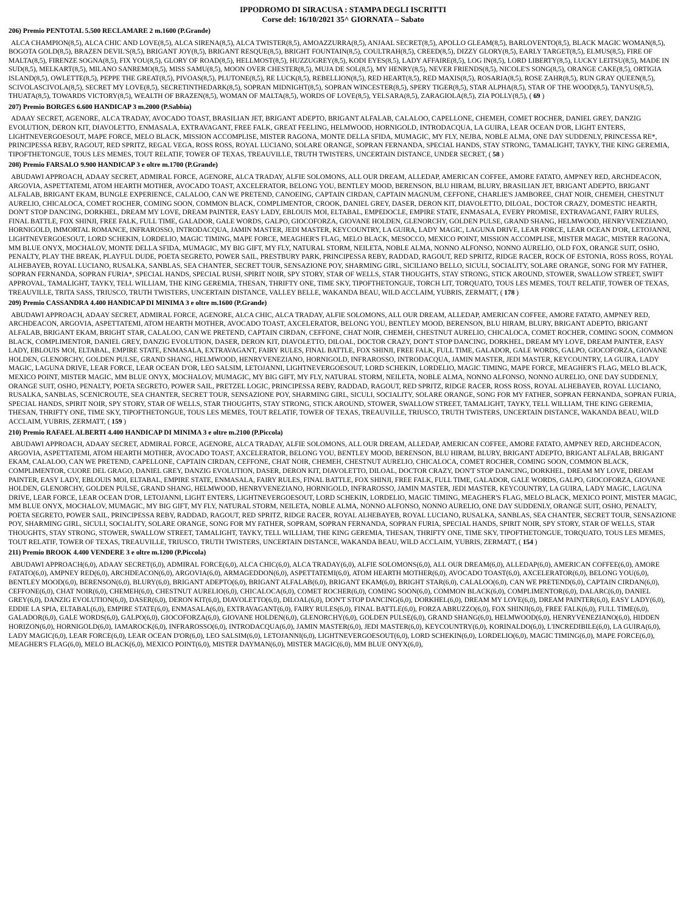IPPODROMO DI SIRACUSA : STAMPA DEGLI ISCRITTI
Corse del: 16/10/2021 35^ GIORNATA – Sabato
206) Premio PENTOTAL 5.500 RECLAMARE 2 m.1600 (P.Grande)
ALCA CHAMPION(8,5), ALCA CHIC AND LOVE(8,5), ALCA SIRENA(8,5), ALCA TWISTER(8,5), AMOAZZURRA(8,5), ANJAAL SECRET(8,5), APOLLO GLEAM(8,5), BARLOVENTO(8,5), BLACK MAGIC WOMAN(8,5), BOGOTA GOLD(8,5), BRAZEN DEVIL'S(8,5), BRIGANT JOY(8,5), BRIGANT RESQUE(8,5), BRIGHT FOUNTAIN(8,5), COULTRAH(8,5), CREED(8,5), DIZZY GLORY(8,5), EARLY TARGET(8,5), ELMUS(8,5), FIRE OF MALTA(8,5), FIRENZE SOGNA(8,5), FIX YOU(8,5), GLORY OF ROAD(8,5), HELLMOST(8,5), HUZZUGREY(8,5), KODI EYES(8,5), LADY AFFAIRE(8,5), LOG IN(8,5), LORD LIBERTY(8,5), LUCKY LEITSU(8,5), MADE IN SUD(8,5), MELKART(8,5), MILANO SANREMO(8,5), MISS SAMU(8,5), MOON OVER CHESTER(8,5), MUJA DE SOL(8,5), MY HENRY(8,5), NEVER FRIENDS(8,5), NICOLE'S SONG(8,5), ORANGE CAKE(8,5), ORTIGIA ISLAND(8,5), OWLETTE(8,5), PEPPE THE GREAT(8,5), PIVOAS(8,5), PLUTONE(8,5), RE LUCK(8,5), REBELLION(8,5), RED HEART(8,5), RED MAXIS(8,5), ROSARIA(8,5), ROSE ZAHR(8,5), RUN GRAY QUEEN(8,5), SCIVOLASCIVOLA(8,5), SECRET MY LOVE(8,5), SECRETINTHEDARK(8,5), SOPRAN MIDNIGHT(8,5), SOPRAN WINCESTER(8,5), SPERY TIGER(8,5), STAR ALPHA(8,5), STAR OF THE WOOD(8,5), TANYUS(8,5), THUATA(8,5), TOWARDS VICTORY(8,5), WEALTH OF BRAZEN(8,5), WOMAN OF MALTA(8,5), WORDS OF LOVE(8,5), YELSARA(8,5), ZARAGIOLA(8,5), ZIA POLLY(8,5), ( 69 )
207) Premio BORGES 6.600 HANDICAP 3 m.2000 (P.Sabbia)
ADAAY SECRET, AGENORE, ALCA TRADAY, AVOCADO TOAST, BRASILIAN JET, BRIGANT ADEPTO, BRIGANT ALFALAB, CALALOO, CAPELLONE, CHEMEH, COMET ROCHER, DANIEL GREY, DANZIG EVOLUTION, DERON KIT, DIAVOLETTO, ENMASALA, EXTRAVAGANT, FREE FALK, GREAT FEELING, HELMWOOD, HORNIGOLD, INTRODACQUA, LA GUIRA, LEAR OCEAN D'OR, LIGHT ENTERS, LIGHTNEVERGOESOUT, MAPE FORCE, MELO BLACK, MISSION ACCOMPLISE, MISTER RAGONA, MONTE DELLA SFIDA, MUMAGIC, MY FLY, NEJBA, NOBLE ALMA, ONE DAY SUDDENLY, PRINCESSA RE*, PRINCIPESSA REBY, RAGOUT, RED SPRITZ, REGAL VEGA, ROSS ROSS, ROYAL LUCIANO, SOLARE ORANGE, SOPRAN FERNANDA, SPECIAL HANDS, STAY STRONG, TAMALIGHT, TAYKY, THE KING GEREMIA, TIPOFTHETONGUE, TOUS LES MEMES, TOUT RELATIF, TOWER OF TEXAS, TREAUVILLE, TRUTH TWISTERS, UNCERTAIN DISTANCE, UNDER SECRET, ( 58 )
208) Premio FARSALO 9.900 HANDICAP 3 e oltre m.1700 (P.Grande)
ABUDAWI APPROACH, ADAAY SECRET, ADMIRAL FORCE, AGENORE, ALCA TRADAY, ALFIE SOLOMONS, ALL OUR DREAM, ALLEDAP, AMERICAN COFFEE, AMORE FATATO, AMPNEY RED, ARCHDEACON, ARGOVIA, ASPETTATEMI, ATOM HEARTH MOTHER, AVOCADO TOAST, AXCELERATOR, BELONG YOU, BENTLEY MOOD, BERENSON, BLU HIRAM, BLURY, BRASILIAN JET, BRIGANT ADEPTO, BRIGANT ALFALAB, BRIGANT EKAM, BUNGLE EXPERIENCE, CALALOO, CAN WE PRETEND, CANOEING, CAPTAIN CIRDAN, CAPTAIN MAGNUM, CEFFONE, CHARLIE'S JAMBOREE, CHAT NOIR, CHEMEH, CHESTNUT AURELIO, CHICALOCA, COMET ROCHER, COMING SOON, COMMON BLACK, COMPLIMENTOR, CROOK, DANIEL GREY, DASER, DERON KIT, DIAVOLETTO, DILOAL, DOCTOR CRAZY, DOMESTIC HEARTH, DON'T STOP DANCING, DORKHEL, DREAM MY LOVE, DREAM PAINTER, EASY LADY, EBLOUIS MOI, ELTABAL, EMPEDOCLE, EMPIRE STATE, ENMASALA, EVERY PROMISE, EXTRAVAGANT, FAIRY RULES, FINAL BATTLE, FOX SHINJI, FREE FALK, FULL TIME, GALADOR, GALE WORDS, GALPO, GIOCOFORZA, GIOVANE HOLDEN, GLENORCHY, GOLDEN PULSE, GRAND SHANG, HELMWOOD, HENRYVENEZIANO, HORNIGOLD, IMMORTAL ROMANCE, INFRAROSSO, INTRODACQUA, JAMIN MASTER, JEDI MASTER, KEYCOUNTRY, LA GUIRA, LADY MAGIC, LAGUNA DRIVE, LEAR FORCE, LEAR OCEAN D'OR, LETOJANNI, LIGHTNEVERGOESOUT, LORD SCHEKIN, LORDELIO, MAGIC TIMING, MAPE FORCE, MEAGHER'S FLAG, MELO BLACK, MESOCCO, MEXICO POINT, MISSION ACCOMPLISE, MISTER MAGIC, MISTER RAGONA, MM BLUE ONYX, MOCHALOV, MONTE DELLA SFIDA, MUMAGIC, MY BIG GIFT, MY FLY, NATURAL STORM, NEILETA, NOBLE ALMA, NONNO ALFONSO, NONNO AURELIO, OLD FOX, ORANGE SUIT, OSHO, PENALTY, PLAY THE BREAK, PLAYFUL DUDE, POETA SEGRETO, POWER SAIL, PRESTBURY PARK, PRINCIPESSA REBY, RADDAD, RAGOUT, RED SPRITZ, RIDGE RACER, ROCK OF ESTONIA, ROSS ROSS, ROYAL ALHEBAYEB, ROYAL LUCIANO, RUSALKA, SANBLAS, SEA CHANTER, SECRET TOUR, SENSAZIONE POY, SHARMING GIRL, SICILIANO BELLO, SICULI, SOCIALITY, SOLARE ORANGE, SONG FOR MY FATHER, SOPRAN FERNANDA, SOPRAN FURIA*, SPECIAL HANDS, SPECIAL RUSH, SPIRIT NOIR, SPY STORY, STAR OF WELLS, STAR THOUGHTS, STAY STRONG, STICK AROUND, STOWER, SWALLOW STREET, SWIFT APPROVAL, TAMALIGHT, TAYKY, TELL WILLIAM, THE KING GEREMIA, THESAN, THRIFTY ONE, TIME SKY, TIPOFTHETONGUE, TORCH LIT, TORQUATO, TOUS LES MEMES, TOUT RELATIF, TOWER OF TEXAS, TREAUVILLE, TRITA SASS, TRIUSCO, TRUTH TWISTERS, UNCERTAIN DISTANCE, VALLEY BELLE, WAKANDA BEAU, WILD ACCLAIM, YUBRIS, ZERMATT, ( 178 )
209) Premio CASSANDRA 4.400 HANDICAP DI MINIMA 3 e oltre m.1600 (P.Grande)
ABUDAWI APPROACH, ADAAY SECRET, ADMIRAL FORCE, AGENORE, ALCA CHIC, ALCA TRADAY, ALFIE SOLOMONS, ALL OUR DREAM, ALLEDAP, AMERICAN COFFEE, AMORE FATATO, AMPNEY RED, ARCHDEACON, ARGOVIA, ASPETTATEMI, ATOM HEARTH MOTHER, AVOCADO TOAST, AXCELERATOR, BELONG YOU, BENTLEY MOOD, BERENSON, BLU HIRAM, BLURY, BRIGANT ADEPTO, BRIGANT ALFALAB, BRIGANT EKAM, BRIGHT STAR, CALALOO, CAN WE PRETEND, CAPTAIN CIRDAN, CEFFONE, CHAT NOIR, CHEMEH, CHESTNUT AURELIO, CHICALOCA, COMET ROCHER, COMING SOON, COMMON BLACK, COMPLIMENTOR, DANIEL GREY, DANZIG EVOLUTION, DASER, DERON KIT, DIAVOLETTO, DILOAL, DOCTOR CRAZY, DON'T STOP DANCING, DORKHEL, DREAM MY LOVE, DREAM PAINTER, EASY LADY, EBLOUIS MOI, ELTABAL, EMPIRE STATE, ENMASALA, EXTRAVAGANT, FAIRY RULES, FINAL BATTLE, FOX SHINJI, FREE FALK, FULL TIME, GALADOR, GALE WORDS, GALPO, GIOCOFORZA, GIOVANE HOLDEN, GLENORCHY, GOLDEN PULSE, GRAND SHANG, HELMWOOD, HENRYVENEZIANO, HORNIGOLD, INFRAROSSO, INTRODACQUA, JAMIN MASTER, JEDI MASTER, KEYCOUNTRY, LA GUIRA, LADY MAGIC, LAGUNA DRIVE, LEAR FORCE, LEAR OCEAN D'OR, LEO SALSIM, LETOJANNI, LIGHTNEVERGOESOUT, LORD SCHEKIN, LORDELIO, MAGIC TIMING, MAPE FORCE, MEAGHER'S FLAG, MELO BLACK, MEXICO POINT, MISTER MAGIC, MM BLUE ONYX, MOCHALOV, MUMAGIC, MY BIG GIFT, MY FLY, NATURAL STORM, NEILETA, NOBLE ALMA, NONNO ALFONSO, NONNO AURELIO, ONE DAY SUDDENLY, ORANGE SUIT, OSHO, PENALTY, POETA SEGRETO, POWER SAIL, PRETZEL LOGIC, PRINCIPESSA REBY, RADDAD, RAGOUT, RED SPRITZ, RIDGE RACER, ROSS ROSS, ROYAL ALHEBAYEB, ROYAL LUCIANO, RUSALKA, SANBLAS, SCENICROUTE, SEA CHANTER, SECRET TOUR, SENSAZIONE POY, SHARMING GIRL, SICULI, SOCIALITY, SOLARE ORANGE, SONG FOR MY FATHER, SOPRAN FERNANDA, SOPRAN FURIA, SPECIAL HANDS, SPIRIT NOIR, SPY STORY, STAR OF WELLS, STAR THOUGHTS, STAY STRONG, STICK AROUND, STOWER, SWALLOW STREET, TAMALIGHT, TAYKY, TELL WILLIAM, THE KING GEREMIA, THESAN, THRIFTY ONE, TIME SKY, TIPOFTHETONGUE, TOUS LES MEMES, TOUT RELATIF, TOWER OF TEXAS, TREAUVILLE, TRIUSCO, TRUTH TWISTERS, UNCERTAIN DISTANCE, WAKANDA BEAU, WILD ACCLAIM, YUBRIS, ZERMATT, ( 159 )
210) Premio RAFAEL ALBERTI 4.400 HANDICAP DI MINIMA 3 e oltre m.2100 (P.Piccola)
ABUDAWI APPROACH, ADAAY SECRET, ADMIRAL FORCE, AGENORE, ALCA TRADAY, ALFIE SOLOMONS, ALL OUR DREAM, ALLEDAP, AMERICAN COFFEE, AMORE FATATO, AMPNEY RED, ARCHDEACON, ARGOVIA, ASPETTATEMI, ATOM HEARTH MOTHER, AVOCADO TOAST, AXCELERATOR, BELONG YOU, BENTLEY MOOD, BERENSON, BLU HIRAM, BLURY, BRIGANT ADEPTO, BRIGANT ALFALAB, BRIGANT EKAM, CALALOO, CAN WE PRETEND, CAPELLONE, CAPTAIN CIRDAN, CEFFONE, CHAT NOIR, CHEMEH, CHESTNUT AURELIO, CHICALOCA, COMET ROCHER, COMING SOON, COMMON BLACK, COMPLIMENTOR, CUORE DEL GRAGO, DANIEL GREY, DANZIG EVOLUTION, DASER, DERON KIT, DIAVOLETTO, DILOAL, DOCTOR CRAZY, DON'T STOP DANCING, DORKHEL, DREAM MY LOVE, DREAM PAINTER, EASY LADY, EBLOUIS MOI, ELTABAL, EMPIRE STATE, ENMASALA, FAIRY RULES, FINAL BATTLE, FOX SHINJI, FREE FALK, FULL TIME, GALADOR, GALE WORDS, GALPO, GIOCOFORZA, GIOVANE HOLDEN, GLENORCHY, GOLDEN PULSE, GRAND SHANG, HELMWOOD, HENRYVENEZIANO, HORNIGOLD, INFRAROSSO, JAMIN MASTER, JEDI MASTER, KEYCOUNTRY, LA GUIRA, LADY MAGIC, LAGUNA DRIVE, LEAR FORCE, LEAR OCEAN D'OR, LETOJANNI, LIGHT ENTERS, LIGHTNEVERGOESOUT, LORD SCHEKIN, LORDELIO, MAGIC TIMING, MEAGHER'S FLAG, MELO BLACK, MEXICO POINT, MISTER MAGIC, MM BLUE ONYX, MOCHALOV, MUMAGIC, MY BIG GIFT, MY FLY, NATURAL STORM, NEILETA, NOBLE ALMA, NONNO ALFONSO, NONNO AURELIO, ONE DAY SUDDENLY, ORANGE SUIT, OSHO, PENALTY, POETA SEGRETO, POWER SAIL, PRINCIPESSA REBY, RADDAD, RAGOUT, RED SPRITZ, RIDGE RACER, ROYAL ALHEBAYEB, ROYAL LUCIANO, RUSALKA, SANBLAS, SEA CHANTER, SECRET TOUR, SENSAZIONE POY, SHARMING GIRL, SICULI, SOCIALITY, SOLARE ORANGE, SONG FOR MY FATHER, SOPRAM, SOPRAN FERNANDA, SOPRAN FURIA, SPECIAL HANDS, SPIRIT NOIR, SPY STORY, STAR OF WELLS, STAR THOUGHTS, STAY STRONG, STOWER, SWALLOW STREET, TAMALIGHT, TAYKY, TELL WILLIAM, THE KING GEREMIA, THESAN, THRIFTY ONE, TIME SKY, TIPOFTHETONGUE, TORQUATO, TOUS LES MEMES, TOUT RELATIF, TOWER OF TEXAS, TREAUVILLE, TRIUSCO, TRUTH TWISTERS, UNCERTAIN DISTANCE, WAKANDA BEAU, WILD ACCLAIM, YUBRIS, ZERMATT, ( 154 )
211) Premio BROOK 4.400 VENDERE 3 e oltre m.1200 (P.Piccola)
ABUDAWI APPROACH(6,0), ADAAY SECRET(6,0), ADMIRAL FORCE(6,0), ALCA CHIC(6,0), ALCA TRADAY(6,0), ALFIE SOLOMONS(6,0), ALL OUR DREAM(6,0), ALLEDAP(6,0), AMERICAN COFFEE(6,0), AMORE FATATO(6,0), AMPNEY RED(6,0), ARCHDEACON(6,0), ARGOVIA(6,0), ARMAGEDDON(6,0), ASPETTATEMI(6,0), ATOM HEARTH MOTHER(6,0), AVOCADO TOAST(6,0), AXCELERATOR(6,0), BELONG YOU(6,0), BENTLEY MOOD(6,0), BERENSON(6,0), BLURY(6,0), BRIGANT ADEPTO(6,0), BRIGANT ALFALAB(6,0), BRIGANT EKAM(6,0), BRIGHT STAR(6,0), CALALOO(6,0), CAN WE PRETEND(6,0), CAPTAIN CIRDAN(6,0), CEFFONE(6,0), CHAT NOIR(6,0), CHEMEH(6,0), CHESTNUT AURELIO(6,0), CHICALOCA(6,0), COMET ROCHER(6,0), COMING SOON(6,0), COMMON BLACK(6,0), COMPLIMENTOR(6,0), DALARC(6,0), DANIEL GREY(6,0), DANZIG EVOLUTION(6,0), DASER(6,0), DERON KIT(6,0), DIAVOLETTO(6,0), DILOAL(6,0), DON'T STOP DANCING(6,0), DORKHEL(6,0), DREAM MY LOVE(6,0), DREAM PAINTER(6,0), EASY LADY(6,0), EDDIE LA SPIA, ELTABAL(6,0), EMPIRE STATE(6,0), ENMASALA(6,0), EXTRAVAGANT(6,0), FAIRY RULES(6,0), FINAL BATTLE(6,0), FORZA ABRUZZO(6,0), FOX SHINJI(6,0), FREE FALK(6,0), FULL TIME(6,0), GALADOR(6,0), GALE WORDS(6,0), GALPO(6,0), GIOCOFORZA(6,0), GIOVANE HOLDEN(6,0), GLENORCHY(6,0), GOLDEN PULSE(6,0), GRAND SHANG(6,0), HELMWOOD(6,0), HENRYVENEZIANO(6,0), HIDDEN HORIZON(6,0), HORNIGOLD(6,0), IAMAROCK(6,0), INFRAROSSO(6,0), INTRODACQUA(6,0), JAMIN MASTER(6,0), JEDI MASTER(6,0), KEYCOUNTRY(6,0), KORINALDO(6,0), L'INCREDIBILE(6,0), LA GUIRA(6,0), LADY MAGIC(6,0), LEAR FORCE(6,0), LEAR OCEAN D'OR(6,0), LEO SALSIM(6,0), LETOJANNI(6,0), LIGHTNEVERGOESOUT(6,0), LORD SCHEKIN(6,0), LORDELIO(6,0), MAGIC TIMING(6,0), MAPE FORCE(6,0), MEAGHER'S FLAG(6,0), MELO BLACK(6,0), MEXICO POINT(6,0), MISTER DAYMAN(6,0), MISTER MAGIC(6,0), MM BLUE ONYX(6,0),